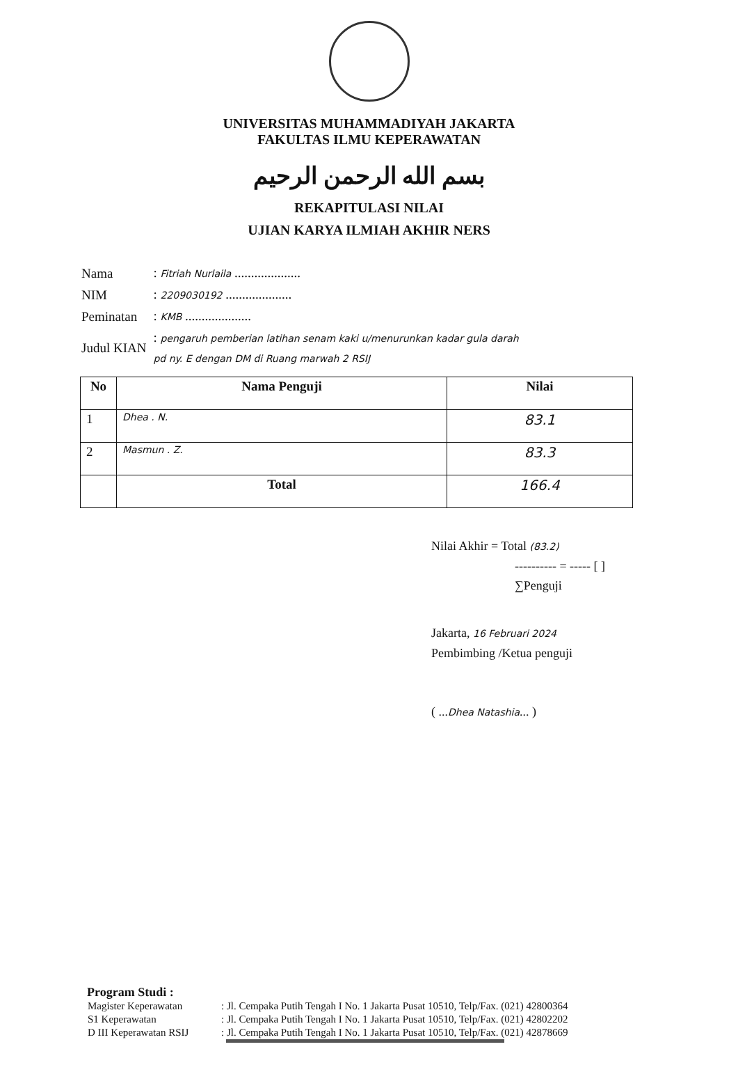UNIVERSITAS MUHAMMADIYAH JAKARTA
FAKULTAS ILMU KEPERAWATAN
بسم الله الرحمن الرحيم
REKAPITULASI NILAI
UJIAN KARYA ILMIAH AKHIR NERS
| Nama | : Fitriah Nurlaila .................... |
| NIM | : 2209030192 .................... |
| Peminatan | : KMB .................... |
| Judul KIAN | : pengaruh pemberian latihan senam kaki u/menurunkan kadar gula darah pd ny. E dengan DM di Ruang marwah 2 RSIJ |
| No | Nama Penguji | Nilai |
| --- | --- | --- |
| 1 | Dhea . N. | 83.1 |
| 2 | Masmun . Z. | 83.3 |
| | Total | 166.4 |
Nilai Akhir = Total (83.2)
---------- = ----- [ ]
∑Penguji
Jakarta, 16 Februari 2024
Pembimbing /Ketua penguji
( ...Dhea Natashia... )
Program Studi :
| Magister Keperawatan | : Jl. Cempaka Putih Tengah I No. 1 Jakarta Pusat 10510, Telp/Fax. (021) 42800364 |
| S1 Keperawatan | : Jl. Cempaka Putih Tengah I No. 1 Jakarta Pusat 10510, Telp/Fax. (021) 42802202 |
| D III Keperawatan RSIJ | : Jl. Cempaka Putih Tengah I No. 1 Jakarta Pusat 10510, Telp/Fax. (021) 42878669 |